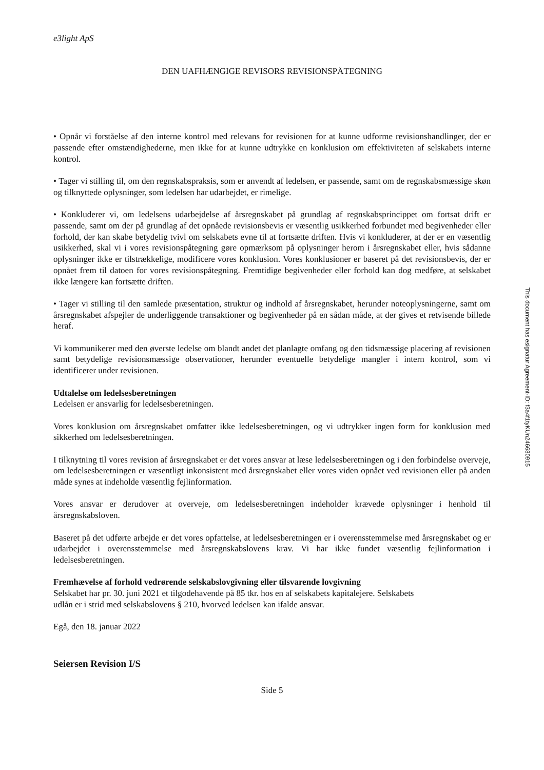e3light ApS
DEN UAFHÆNGIGE REVISORS REVISIONSPÅTEGNING
• Opnår vi forståelse af den interne kontrol med relevans for revisionen for at kunne udforme revisionshandlinger, der er passende efter omstændighederne, men ikke for at kunne udtrykke en konklusion om effektiviteten af selskabets interne kontrol.
• Tager vi stilling til, om den regnskabspraksis, som er anvendt af ledelsen, er passende, samt om de regnskabsmæssige skøn og tilknyttede oplysninger, som ledelsen har udarbejdet, er rimelige.
• Konkluderer vi, om ledelsens udarbejdelse af årsregnskabet på grundlag af regnskabsprincippet om fortsat drift er passende, samt om der på grundlag af det opnåede revisionsbevis er væsentlig usikkerhed forbundet med begivenheder eller forhold, der kan skabe betydelig tvivl om selskabets evne til at fortsætte driften. Hvis vi konkluderer, at der er en væsentlig usikkerhed, skal vi i vores revisionspåtegning gøre opmærksom på oplysninger herom i årsregnskabet eller, hvis sådanne oplysninger ikke er tilstrækkelige, modificere vores konklusion. Vores konklusioner er baseret på det revisionsbevis, der er opnået frem til datoen for vores revisionspåtegning. Fremtidige begivenheder eller forhold kan dog medføre, at selskabet ikke længere kan fortsætte driften.
• Tager vi stilling til den samlede præsentation, struktur og indhold af årsregnskabet, herunder noteoplysningerne, samt om årsregnskabet afspejler de underliggende transaktioner og begivenheder på en sådan måde, at der gives et retvisende billede heraf.
Vi kommunikerer med den øverste ledelse om blandt andet det planlagte omfang og den tidsmæssige placering af revisionen samt betydelige revisionsmæssige observationer, herunder eventuelle betydelige mangler i intern kontrol, som vi identificerer under revisionen.
Udtalelse om ledelsesberetningen
Ledelsen er ansvarlig for ledelsesberetningen.
Vores konklusion om årsregnskabet omfatter ikke ledelsesberetningen, og vi udtrykker ingen form for konklusion med sikkerhed om ledelsesberetningen.
I tilknytning til vores revision af årsregnskabet er det vores ansvar at læse ledelsesberetningen og i den forbindelse overveje, om ledelsesberetningen er væsentligt inkonsistent med årsregnskabet eller vores viden opnået ved revisionen eller på anden måde synes at indeholde væsentlig fejlinformation.
Vores ansvar er derudover at overveje, om ledelsesberetningen indeholder krævede oplysninger i henhold til årsregnskabsloven.
Baseret på det udførte arbejde er det vores opfattelse, at ledelsesberetningen er i overensstemmelse med årsregnskabet og er udarbejdet i overensstemmelse med årsregnskabslovens krav. Vi har ikke fundet væsentlig fejlinformation i ledelsesberetningen.
Fremhævelse af forhold vedrørende selskabslovgivning eller tilsvarende lovgivning
Selskabet har pr. 30. juni 2021 et tilgodehavende på 85 tkr. hos en af selskabets kapitalejere. Selskabets
udlån er i strid med selskabslovens § 210, hvorved ledelsen kan ifalde ansvar.
Egå, den 18. januar 2022
Seiersen Revision I/S
Side 5
This document has esignatur Agreement-ID: f3a4f1tyKUn246680915